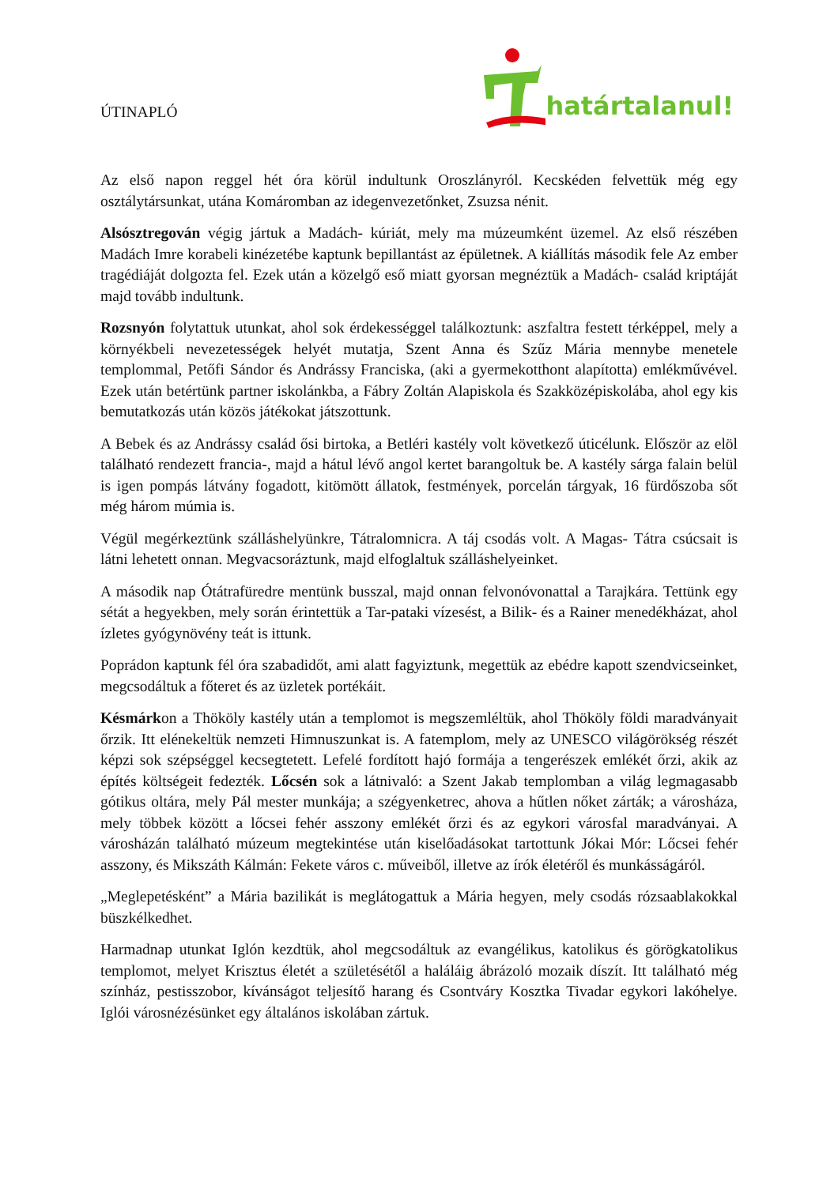ÚTINAPLÓ
határtalanul!
Az első napon reggel hét óra körül indultunk Oroszlányról. Kecskéden felvettük még egy osztálytársunkat, utána Komáromban az idegenvezetőnket, Zsuzsa nénit.
Alsósztregován végig jártuk a Madách- kúriát, mely ma múzeumként üzemel. Az első részében Madách Imre korabeli kinézetébe kaptunk bepillantást az épületnek. A kiállítás második fele Az ember tragédiáját dolgozta fel. Ezek után a közelgő eső miatt gyorsan megnéztük a Madách- család kriptáját majd tovább indultunk.
Rozsnyón folytattuk utunkat, ahol sok érdekességgel találkoztunk: aszfaltra festett térképpel, mely a környékbeli nevezetességek helyét mutatja, Szent Anna és Szűz Mária mennybe menetele templommal, Petőfi Sándor és Andrássy Franciska, (aki a gyermekotthont alapította) emlékművével. Ezek után betértünk partner iskolánkba, a Fábry Zoltán Alapiskola és Szakközépiskolába, ahol egy kis bemutatkozás után közös játékokat játszottunk.
A Bebek és az Andrássy család ősi birtoka, a Betléri kastély volt következő úticélunk. Először az elöl található rendezett francia-, majd a hátul lévő angol kertet barangoltuk be. A kastély sárga falain belül is igen pompás látvány fogadott, kitömött állatok, festmények, porcelán tárgyak, 16 fürdőszoba sőt még három múmia is.
Végül megérkeztünk szálláshelyünkre, Tátralomnicra. A táj csodás volt. A Magas- Tátra csúcsait is látni lehetett onnan. Megvacsoráztunk, majd elfoglaltuk szálláshelyeinket.
A második nap Ótátrafüredre mentünk busszal, majd onnan felvonóvonattal a Tarajkára. Tettünk egy sétát a hegyekben, mely során érintettük a Tar-pataki vízesést, a Bilik- és a Rainer menedékházat, ahol ízletes gyógynövény teát is ittunk.
Poprádon kaptunk fél óra szabadidőt, ami alatt fagyiztunk, megettük az ebédre kapott szendvicseinket, megcsodáltuk a főteret és az üzletek portékáit.
Késmárkon a Thököly kastély után a templomot is megszemléltük, ahol Thököly földi maradványait őrzik. Itt elénekeltük nemzeti Himnuszunkat is. A fatemplom, mely az UNESCO világörökség részét képzi sok szépséggel kecsegtetett. Lefelé fordított hajó formája a tengerészek emlékét őrzi, akik az építés költségeit fedezték. Lőcsén sok a látnivaló: a Szent Jakab templomban a világ legmagasabb gótikus oltára, mely Pál mester munkája; a szégyenketrec, ahova a hűtlen nőket zárták; a városháza, mely többek között a lőcsei fehér asszony emlékét őrzi és az egykori városfal maradványai. A városházán található múzeum megtekintése után kiselőadásokat tartottunk Jókai Mór: Lőcsei fehér asszony, és Mikszáth Kálmán: Fekete város c. műveiből, illetve az írók életéről és munkásságáról.
„Meglepetésként” a Mária bazilikát is meglátogattuk a Mária hegyen, mely csodás rózsaablakokkal büszkélkedhet.
Harmadnap utunkat Iglón kezdtük, ahol megcsodáltuk az evangélikus, katolikus és görögkatolikus templomot, melyet Krisztus életét a születésétől a haláláig ábrázoló mozaik díszít. Itt található még színház, pestisszobor, kívánságot teljesítő harang és Csontváry Kosztka Tivadar egykori lakóhelye. Iglói városnézésünket egy általános iskolában zártuk.